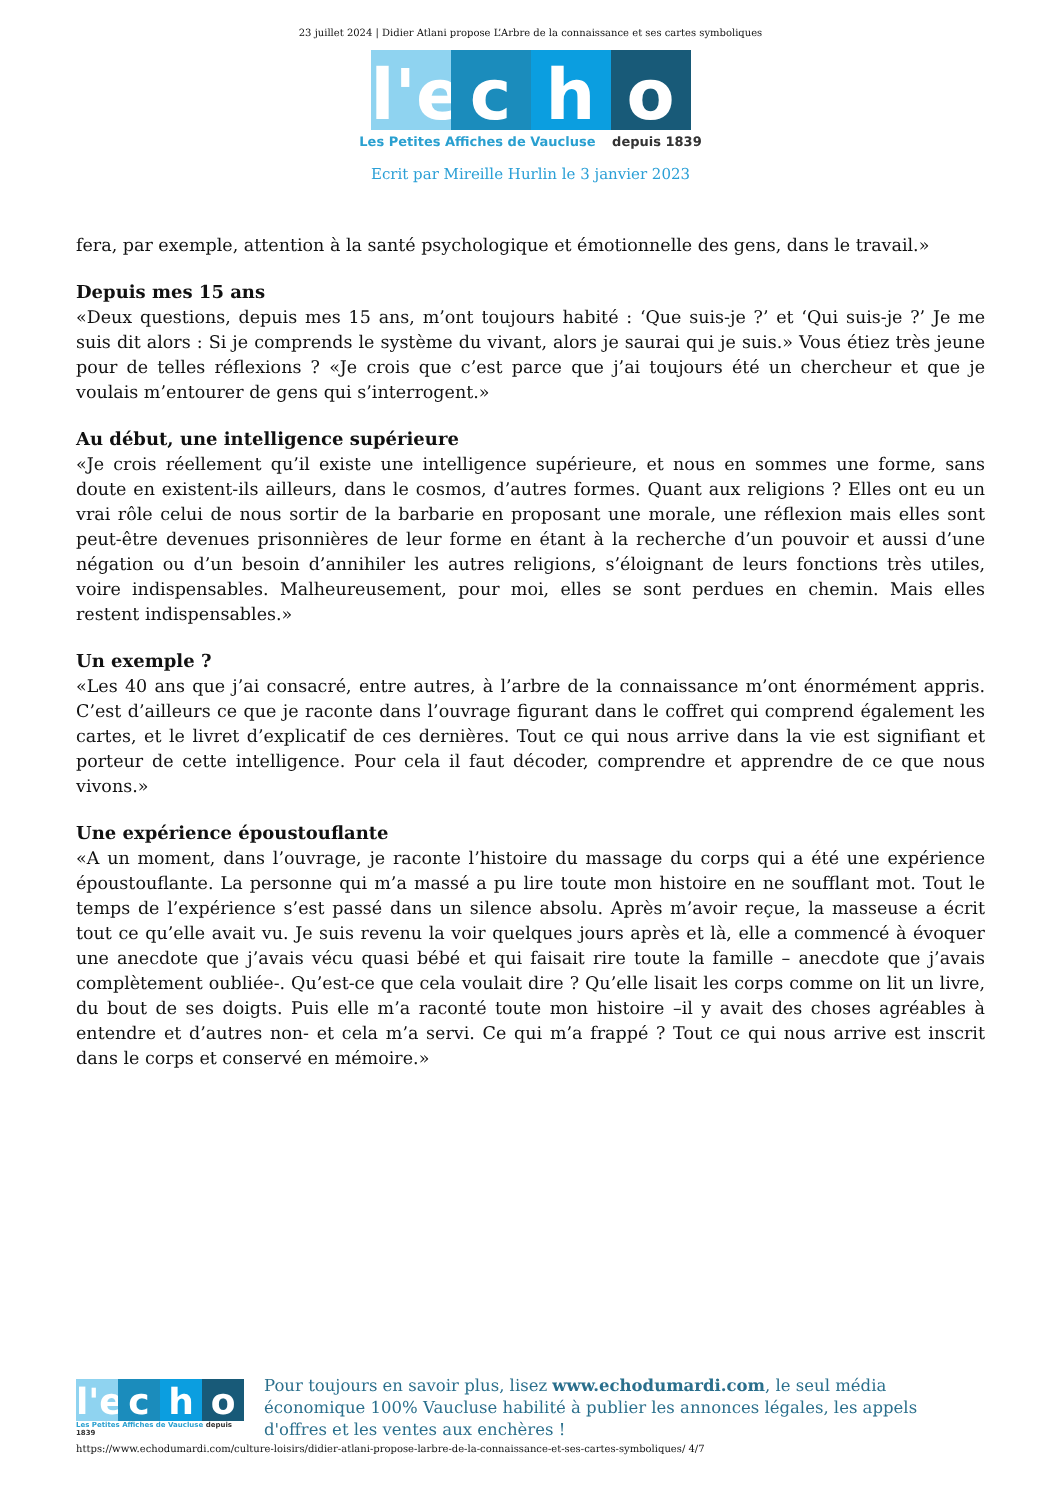23 juillet 2024 | Didier Atlani propose L’Arbre de la connaissance et ses cartes symboliques
l'e
c
h
o
Les Petites Affiches de Vaucluse depuis 1839
Ecrit par Mireille Hurlin le 3 janvier 2023
fera, par exemple, attention à la santé psychologique et émotionnelle des gens, dans le travail.»
Depuis mes 15 ans
«Deux questions, depuis mes 15 ans, m’ont toujours habité : ‘Que suis-je ?’ et ‘Qui suis-je ?’ Je me suis dit alors : Si je comprends le système du vivant, alors je saurai qui je suis.» Vous étiez très jeune pour de telles réflexions ? «Je crois que c’est parce que j’ai toujours été un chercheur et que je voulais m’entourer de gens qui s’interrogent.»
Au début, une intelligence supérieure
«Je crois réellement qu’il existe une intelligence supérieure, et nous en sommes une forme, sans doute en existent-ils ailleurs, dans le cosmos, d’autres formes. Quant aux religions ? Elles ont eu un vrai rôle celui de nous sortir de la barbarie en proposant une morale, une réflexion mais elles sont peut-être devenues prisonnières de leur forme en étant à la recherche d’un pouvoir et aussi d’une négation ou d’un besoin d’annihiler les autres religions, s’éloignant de leurs fonctions très utiles, voire indispensables. Malheureusement, pour moi, elles se sont perdues en chemin. Mais elles restent indispensables.»
Un exemple ?
«Les 40 ans que j’ai consacré, entre autres, à l’arbre de la connaissance m’ont énormément appris. C’est d’ailleurs ce que je raconte dans l’ouvrage figurant dans le coffret qui comprend également les cartes, et le livret d’explicatif de ces dernières. Tout ce qui nous arrive dans la vie est signifiant et porteur de cette intelligence. Pour cela il faut décoder, comprendre et apprendre de ce que nous vivons.»
Une expérience époustouflante
«A un moment, dans l’ouvrage, je raconte l’histoire du massage du corps qui a été une expérience époustouflante. La personne qui m’a massé a pu lire toute mon histoire en ne soufflant mot. Tout le temps de l’expérience s’est passé dans un silence absolu. Après m’avoir reçue, la masseuse a écrit tout ce qu’elle avait vu. Je suis revenu la voir quelques jours après et là, elle a commencé à évoquer une anecdote que j’avais vécu quasi bébé et qui faisait rire toute la famille – anecdote que j’avais complètement oubliée-. Qu’est-ce que cela voulait dire ? Qu’elle lisait les corps comme on lit un livre, du bout de ses doigts. Puis elle m’a raconté toute mon histoire –il y avait des choses agréables à entendre et d’autres non- et cela m’a servi. Ce qui m’a frappé ? Tout ce qui nous arrive est inscrit dans le corps et conservé en mémoire.»
l'e
c
h
o
Les Petites Affiches de Vaucluse depuis 1839
Pour toujours en savoir plus, lisez www.echodumardi.com, le seul média économique 100% Vaucluse habilité à publier les annonces légales, les appels d'offres et les ventes aux enchères !
https://www.echodumardi.com/culture-loisirs/didier-atlani-propose-larbre-de-la-connaissance-et-ses-cartes-symboliques/ 4/7